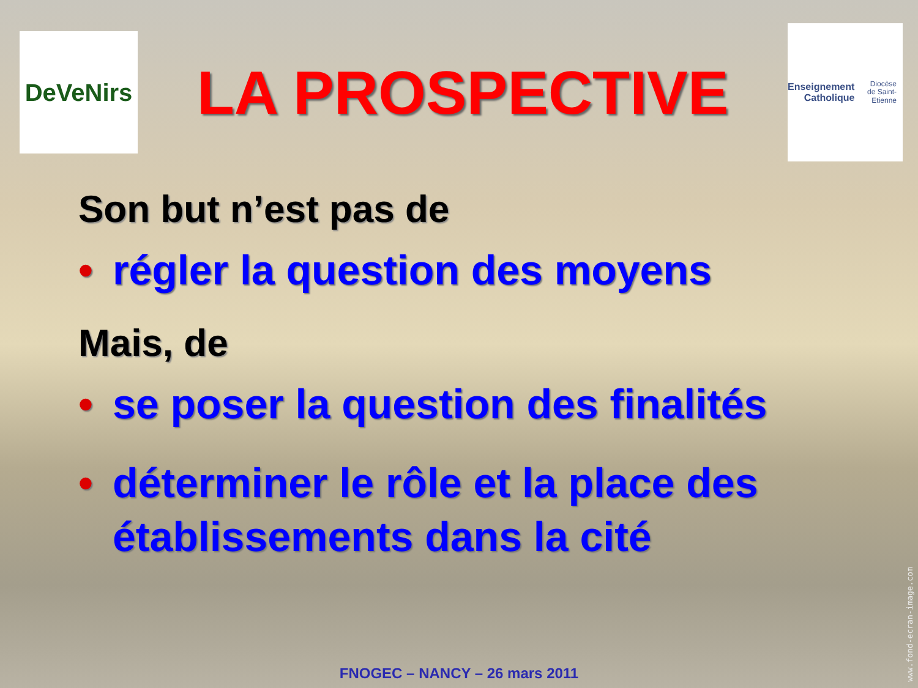DeVeNirs
LA PROSPECTIVE
Enseignement
Catholique
Diocèse
de Saint-Etienne
Son but n’est pas de
• régler la question des moyens
Mais, de
• se poser la question des finalités
• déterminer le rôle et la place des établissements dans la cité
FNOGEC – NANCY – 26 mars 2011
www.fond-ecran-image.com